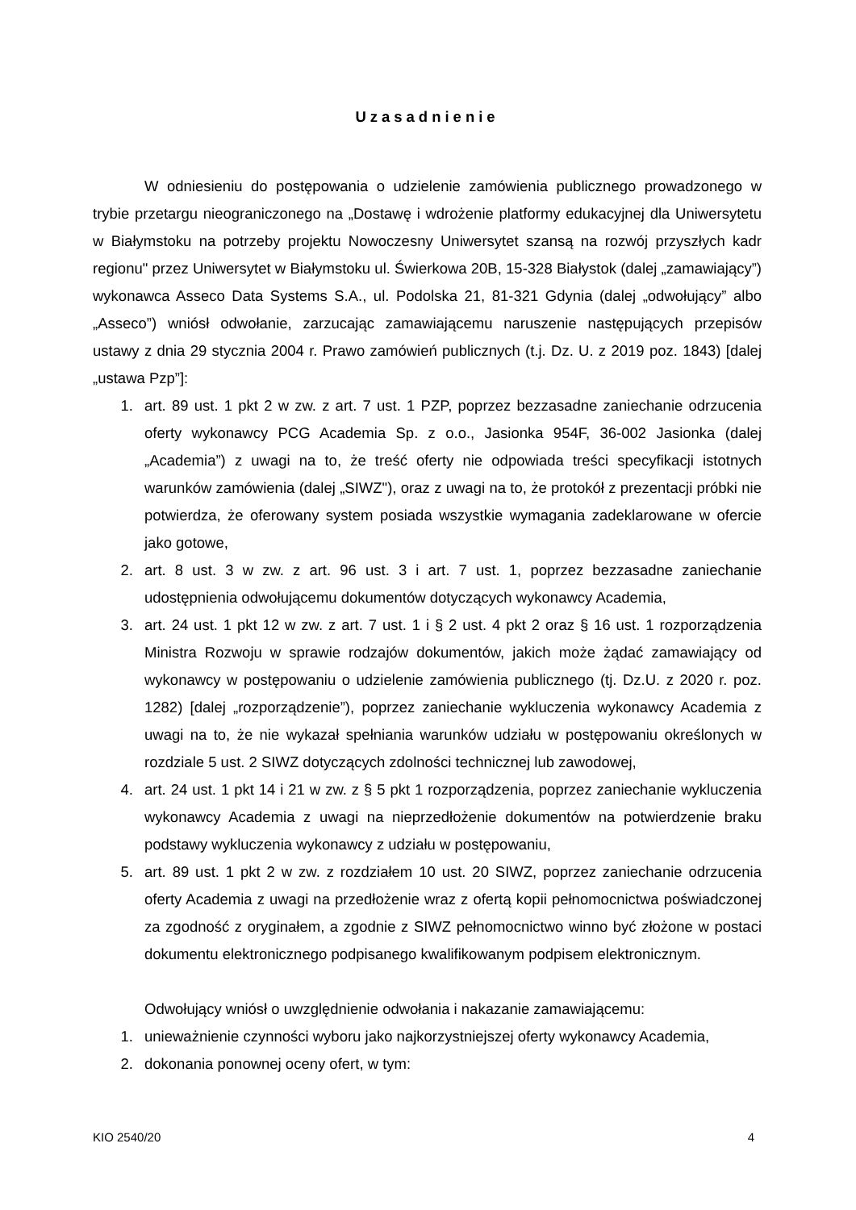Uzasadnienie
W odniesieniu do postępowania o udzielenie zamówienia publicznego prowadzonego w trybie przetargu nieograniczonego na „Dostawę i wdrożenie platformy edukacyjnej dla Uniwersytetu w Białymstoku na potrzeby projektu Nowoczesny Uniwersytet szansą na rozwój przyszłych kadr regionu" przez Uniwersytet w Białymstoku ul. Świerkowa 20B, 15-328 Białystok (dalej „zamawiający”) wykonawca Asseco Data Systems S.A., ul. Podolska 21, 81-321 Gdynia (dalej „odwołujący” albo „Asseco”) wniósł odwołanie, zarzucając zamawiającemu naruszenie następujących przepisów ustawy z dnia 29 stycznia 2004 r. Prawo zamówień publicznych (t.j. Dz. U. z 2019 poz. 1843) [dalej „ustawa Pzp”]:
1. art. 89 ust. 1 pkt 2 w zw. z art. 7 ust. 1 PZP, poprzez bezzasadne zaniechanie odrzucenia oferty wykonawcy PCG Academia Sp. z o.o., Jasionka 954F, 36-002 Jasionka (dalej „Academia”) z uwagi na to, że treść oferty nie odpowiada treści specyfikacji istotnych warunków zamówienia (dalej „SIWZ"), oraz z uwagi na to, że protokół z prezentacji próbki nie potwierdza, że oferowany system posiada wszystkie wymagania zadeklarowane w ofercie jako gotowe,
2. art. 8 ust. 3 w zw. z art. 96 ust. 3 i art. 7 ust. 1, poprzez bezzasadne zaniechanie udostępnienia odwołującemu dokumentów dotyczących wykonawcy Academia,
3. art. 24 ust. 1 pkt 12 w zw. z art. 7 ust. 1 i § 2 ust. 4 pkt 2 oraz § 16 ust. 1 rozporządzenia Ministra Rozwoju w sprawie rodzajów dokumentów, jakich może żądać zamawiający od wykonawcy w postępowaniu o udzielenie zamówienia publicznego (tj. Dz.U. z 2020 r. poz. 1282) [dalej „rozporządzenie”), poprzez zaniechanie wykluczenia wykonawcy Academia z uwagi na to, że nie wykazał spełniania warunków udziału w postępowaniu określonych w rozdziale 5 ust. 2 SIWZ dotyczących zdolności technicznej lub zawodowej,
4. art. 24 ust. 1 pkt 14 i 21 w zw. z § 5 pkt 1 rozporządzenia, poprzez zaniechanie wykluczenia wykonawcy Academia z uwagi na nieprzedłożenie dokumentów na potwierdzenie braku podstawy wykluczenia wykonawcy z udziału w postępowaniu,
5. art. 89 ust. 1 pkt 2 w zw. z rozdziałem 10 ust. 20 SIWZ, poprzez zaniechanie odrzucenia oferty Academia z uwagi na przedłożenie wraz z ofertą kopii pełnomocnictwa poświadczonej za zgodność z oryginałem, a zgodnie z SIWZ pełnomocnictwo winno być złożone w postaci dokumentu elektronicznego podpisanego kwalifikowanym podpisem elektronicznym.
Odwołujący wniósł o uwzględnienie odwołania i nakazanie zamawiającemu:
1. unieważnienie czynności wyboru jako najkorzystniejszej oferty wykonawcy Academia,
2. dokonania ponownej oceny ofert, w tym:
KIO 2540/20 4